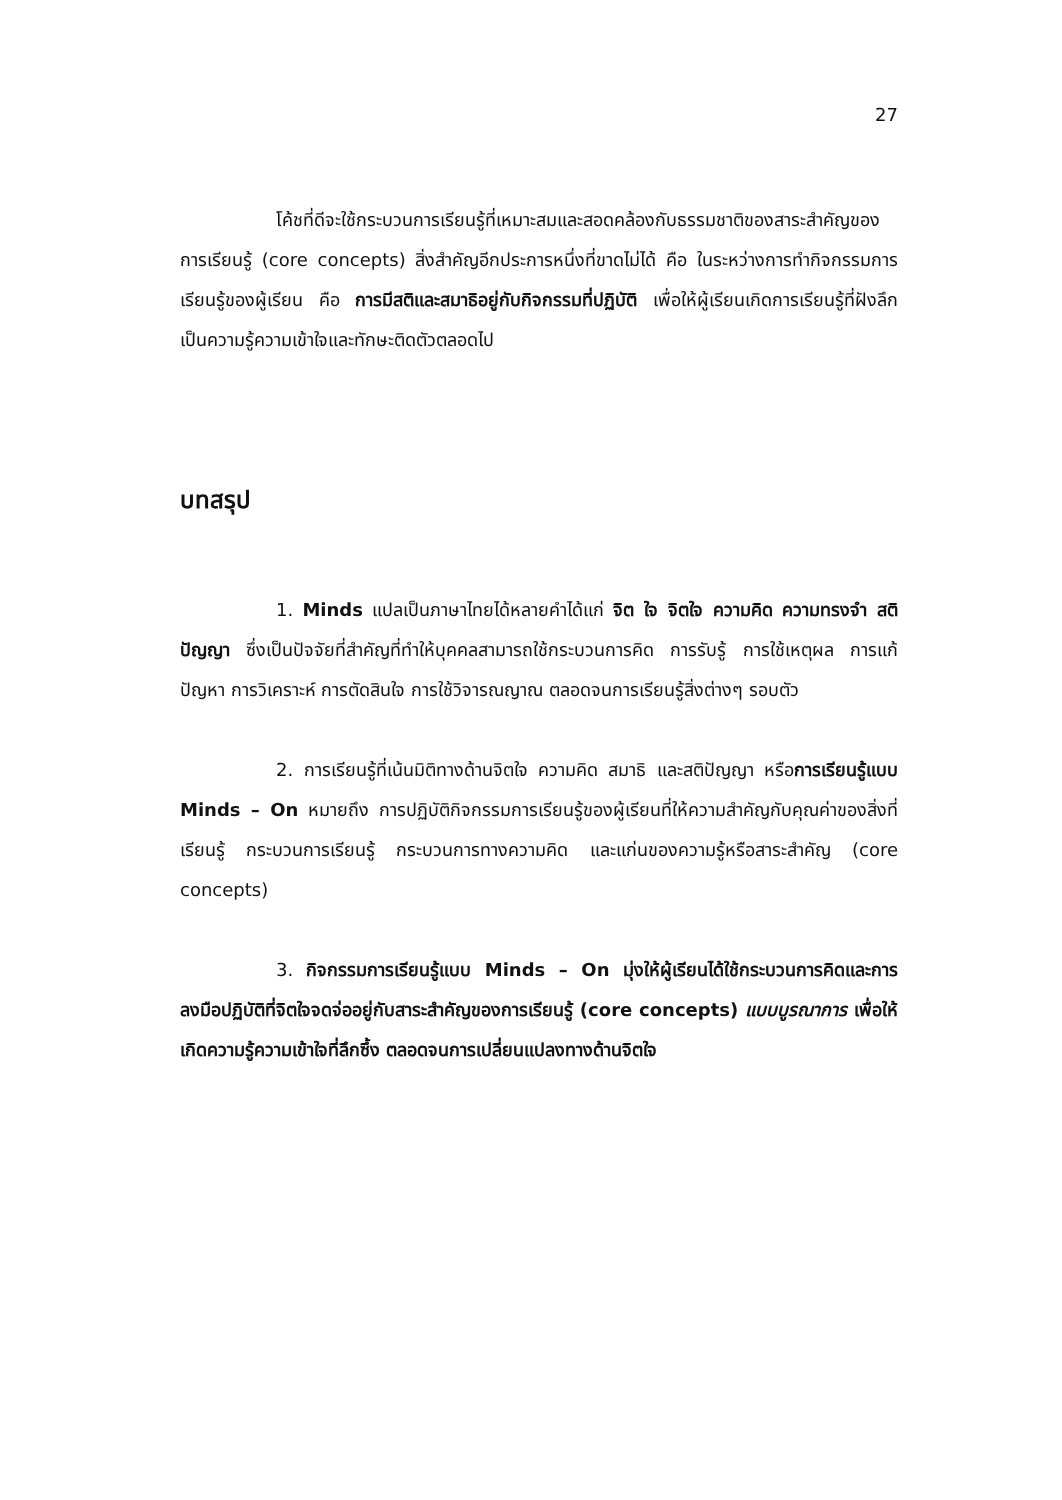27
โค้ชที่ดีจะใช้กระบวนการเรียนรู้ที่เหมาะสมและสอดคล้องกับธรรมชาติของสาระสำคัญของการเรียนรู้ (core concepts) สิ่งสำคัญอีกประการหนึ่งที่ขาดไม่ได้ คือ ในระหว่างการทำกิจกรรมการเรียนรู้ของผู้เรียน คือ การมีสติและสมาธิอยู่กับกิจกรรมที่ปฏิบัติ เพื่อให้ผู้เรียนเกิดการเรียนรู้ที่ฝังลึก เป็นความรู้ความเข้าใจและทักษะติดตัวตลอดไป
บทสรุป
1. Minds แปลเป็นภาษาไทยได้หลายคำได้แก่ จิต ใจ จิตใจ ความคิด ความทรงจำ สติปัญญา ซึ่งเป็นปัจจัยที่สำคัญที่ทำให้บุคคลสามารถใช้กระบวนการคิด การรับรู้ การใช้เหตุผล การแก้ปัญหา การวิเคราะห์ การตัดสินใจ การใช้วิจารณญาณ ตลอดจนการเรียนรู้สิ่งต่างๆ รอบตัว
2. การเรียนรู้ที่เน้นมิติทางด้านจิตใจ ความคิด สมาธิ และสติปัญญา หรือการเรียนรู้แบบ Minds – On หมายถึง การปฏิบัติกิจกรรมการเรียนรู้ของผู้เรียนที่ให้ความสำคัญกับคุณค่าของสิ่งที่เรียนรู้ กระบวนการเรียนรู้ กระบวนการทางความคิด และแก่นของความรู้หรือสาระสำคัญ (core concepts)
3. กิจกรรมการเรียนรู้แบบ Minds – On มุ่งให้ผู้เรียนได้ใช้กระบวนการคิดและการลงมือปฏิบัติที่จิตใจจดจ่ออยู่กับสาระสำคัญของการเรียนรู้ (core concepts) แบบบูรณาการ เพื่อให้เกิดความรู้ความเข้าใจที่ลึกซึ้ง ตลอดจนการเปลี่ยนแปลงทางด้านจิตใจ